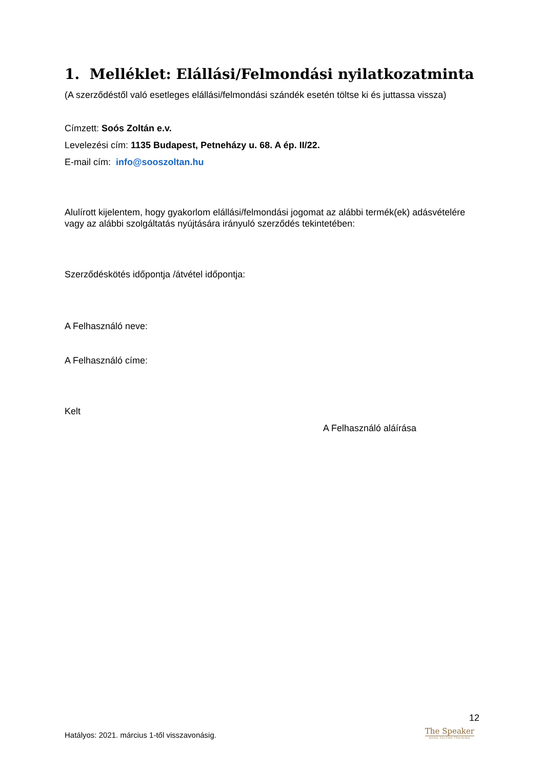1. Melléklet: Elállási/Felmondási nyilatkozatminta
(A szerződéstől való esetleges elállási/felmondási szándék esetén töltse ki és juttassa vissza)
Címzett: Soós Zoltán e.v.
Levelezési cím: 1135 Budapest, Petneházy u. 68. A ép. II/22.
E-mail cím: info@sooszoltan.hu
Alulírott kijelentem, hogy gyakorlom elállási/felmondási jogomat az alábbi termék(ek) adásvételére vagy az alábbi szolgáltatás nyújtására irányuló szerződés tekintetében:
Szerződéskötés időpontja /átvétel időpontja:
A Felhasználó neve:
A Felhasználó címe:
Kelt
A Felhasználó aláírása
12
Hatályos: 2021. március 1-től visszavonásig.
The Speaker
SOÓS ZOLTÁN TRAINING